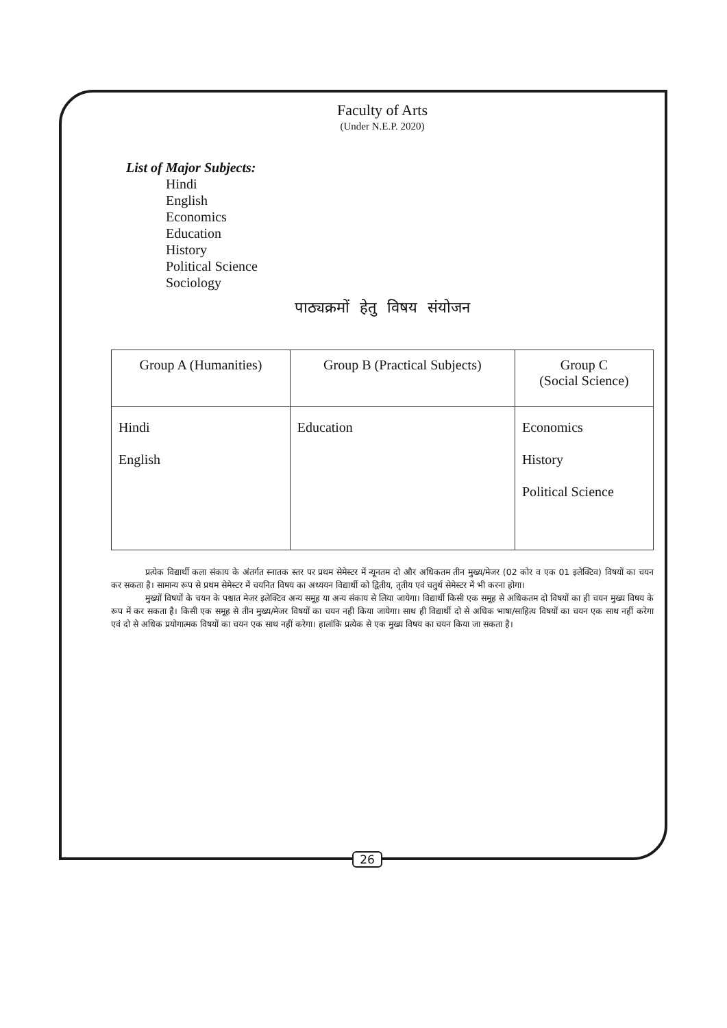Faculty of Arts
(Under N.E.P. 2020)
List of Major Subjects:
Hindi
English
Economics
Education
History
Political Science
Sociology
पाठ्यक्रमों हेतु विषय संयोजन
| Group A (Humanities) | Group B (Practical Subjects) | Group C (Social Science) |
| --- | --- | --- |
| Hindi English | Education | Economics History Political Science |
प्रत्येक विद्यार्थी कला संकाय के अंतर्गत स्नातक स्तर पर प्रथम सेमेस्टर में न्यूनतम दो और अधिकतम तीन मुख्य/मेजर (02 कोर व एक 01 इलेक्टिव) विषयों का चयन कर सकता है। सामान्य रूप से प्रथम सेमेस्टर में चयनित विषय का अध्ययन विद्यार्थी को द्वितीय, तृतीय एवं चतुर्थ सेमेस्टर में भी करना होगा।
मुख्यों विषयों के चयन के पश्चात मेजर इलेक्टिव अन्य समूह या अन्य संकाय से लिया जायेगा। विद्यार्थी किसी एक समूह से अधिकतम दो विषयों का ही चयन मुख्य विषय के रूप में कर सकता है। किसी एक समूह से तीन मुख्य/मेजर विषयों का चयन नही किया जायेगा। साथ ही विद्यार्थी दो से अधिक भाषा/साहित्य विषयों का चयन एक साथ नहीं करेगा एवं दो से अधिक प्रयोगात्मक विषयों का चयन एक साथ नहीं करेगा। हालांकि प्रत्येक से एक मुख्य विषय का चयन किया जा सकता है।
26